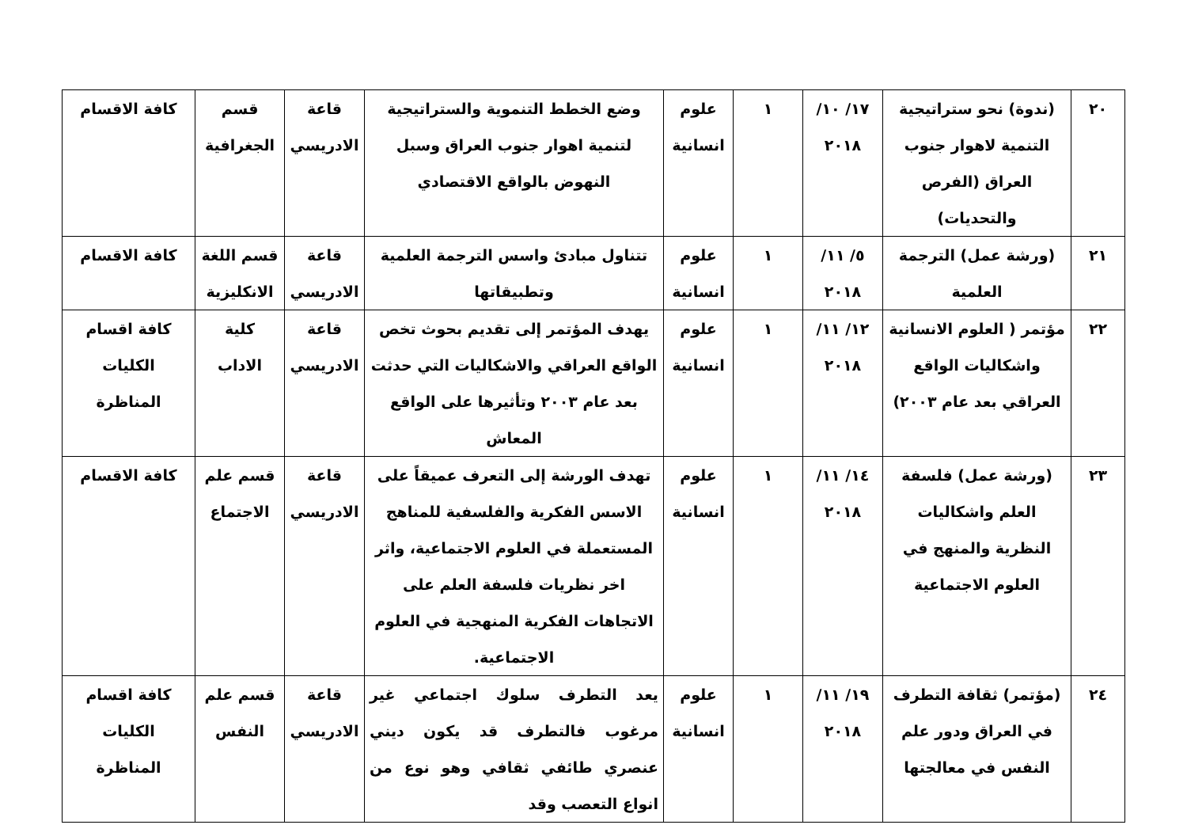| ٢٠ | (ندوة) نحو ستراتيجية التنمية لاهوار جنوب العراق (الفرص والتحديات) | ١٧/ ١٠/ ٢٠١٨ | ١ | علوم انسانية | وضع الخطط التنموية والستراتيجية لتنمية اهوار جنوب العراق وسبل النهوض بالواقع الاقتصادي | قاعة الادريسي | قسم الجغرافية | كافة الاقسام |
| ٢١ | (ورشة عمل) الترجمة العلمية | ٥/ ١١/ ٢٠١٨ | ١ | علوم انسانية | تتناول مبادئ واسس الترجمة العلمية وتطبيقاتها | قاعة الادريسي | قسم اللغة الانكليزية | كافة الاقسام |
| ٢٢ | مؤتمر ( العلوم الانسانية واشكاليات الواقع العراقي بعد عام ٢٠٠٣) | ١٢/ ١١/ ٢٠١٨ | ١ | علوم انسانية | يهدف المؤتمر إلى تقديم بحوث تخص الواقع العراقي والاشكاليات التي حدثت بعد عام ٢٠٠٣ وتأثيرها على الواقع المعاش | قاعة الادريسي | كلية الاداب | كافة اقسام الكليات المناظرة |
| ٢٣ | (ورشة عمل) فلسفة العلم واشكاليات النظرية والمنهج في العلوم الاجتماعية | ١٤/ ١١/ ٢٠١٨ | ١ | علوم انسانية | تهدف الورشة إلى التعرف عميقاً على الاسس الفكرية والفلسفية للمناهج المستعملة في العلوم الاجتماعية، واثر اخر نظريات فلسفة العلم على الاتجاهات الفكرية المنهجية في العلوم الاجتماعية. | قاعة الادريسي | قسم علم الاجتماع | كافة الاقسام |
| ٢٤ | (مؤتمر) ثقافة التطرف في العراق ودور علم النفس في معالجتها | ١٩/ ١١/ ٢٠١٨ | ١ | علوم انسانية | يعد التطرف سلوك اجتماعي غير مرغوب فالتطرف قد يكون ديني عنصري طائفي ثقافي وهو نوع من انواع التعصب وقد | قاعة الادريسي | قسم علم النفس | كافة اقسام الكليات المناظرة |